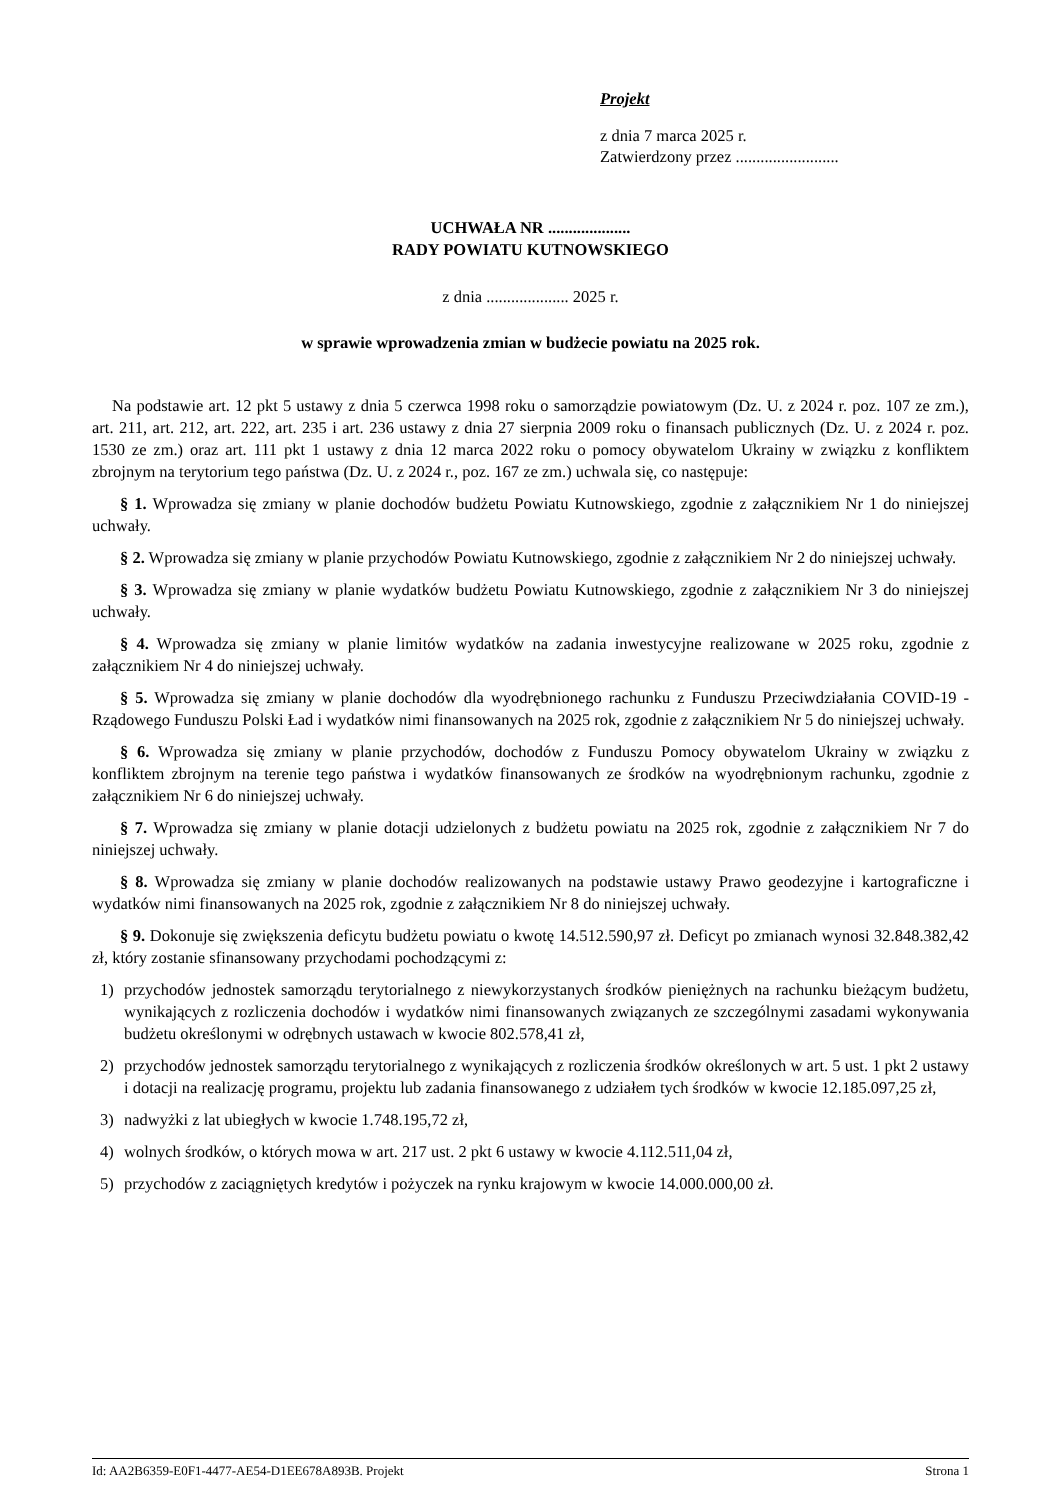Projekt
z dnia 7 marca 2025 r.
Zatwierdzony przez .........................
UCHWAŁA NR ....................
RADY POWIATU KUTNOWSKIEGO
z dnia .................... 2025 r.
w sprawie wprowadzenia zmian w budżecie powiatu na 2025 rok.
Na podstawie art. 12 pkt 5 ustawy z dnia 5 czerwca 1998 roku o samorządzie powiatowym (Dz. U. z 2024 r. poz. 107 ze zm.), art. 211, art. 212, art. 222, art. 235 i art. 236 ustawy z dnia 27 sierpnia 2009 roku o finansach publicznych (Dz. U. z 2024 r. poz. 1530 ze zm.) oraz art. 111 pkt 1 ustawy z dnia 12 marca 2022 roku o pomocy obywatelom Ukrainy w związku z konfliktem zbrojnym na terytorium tego państwa (Dz. U. z 2024 r., poz. 167 ze zm.) uchwala się, co następuje:
§ 1. Wprowadza się zmiany w planie dochodów budżetu Powiatu Kutnowskiego, zgodnie z załącznikiem Nr 1 do niniejszej uchwały.
§ 2. Wprowadza się zmiany w planie przychodów Powiatu Kutnowskiego, zgodnie z załącznikiem Nr 2 do niniejszej uchwały.
§ 3. Wprowadza się zmiany w planie wydatków budżetu Powiatu Kutnowskiego, zgodnie z załącznikiem Nr 3 do niniejszej uchwały.
§ 4. Wprowadza się zmiany w planie limitów wydatków na zadania inwestycyjne realizowane w 2025 roku, zgodnie z załącznikiem Nr 4 do niniejszej uchwały.
§ 5. Wprowadza się zmiany w planie dochodów dla wyodrębnionego rachunku z Funduszu Przeciwdziałania COVID-19 - Rządowego Funduszu Polski Ład i wydatków nimi finansowanych na 2025 rok, zgodnie z załącznikiem Nr 5 do niniejszej uchwały.
§ 6. Wprowadza się zmiany w planie przychodów, dochodów z Funduszu Pomocy obywatelom Ukrainy w związku z konfliktem zbrojnym na terenie tego państwa i wydatków finansowanych ze środków na wyodrębnionym rachunku, zgodnie z załącznikiem Nr 6 do niniejszej uchwały.
§ 7. Wprowadza się zmiany w planie dotacji udzielonych z budżetu powiatu na 2025 rok, zgodnie z załącznikiem Nr 7 do niniejszej uchwały.
§ 8. Wprowadza się zmiany w planie dochodów realizowanych na podstawie ustawy Prawo geodezyjne i kartograficzne i wydatków nimi finansowanych na 2025 rok, zgodnie z załącznikiem Nr 8 do niniejszej uchwały.
§ 9. Dokonuje się zwiększenia deficytu budżetu powiatu o kwotę 14.512.590,97 zł. Deficyt po zmianach wynosi 32.848.382,42 zł, który zostanie sfinansowany przychodami pochodzącymi z:
1) przychodów jednostek samorządu terytorialnego z niewykorzystanych środków pieniężnych na rachunku bieżącym budżetu, wynikających z rozliczenia dochodów i wydatków nimi finansowanych związanych ze szczególnymi zasadami wykonywania budżetu określonymi w odrębnych ustawach w kwocie 802.578,41 zł,
2) przychodów jednostek samorządu terytorialnego z wynikających z rozliczenia środków określonych w art. 5 ust. 1 pkt 2 ustawy i dotacji na realizację programu, projektu lub zadania finansowanego z udziałem tych środków w kwocie 12.185.097,25 zł,
3) nadwyżki z lat ubiegłych w kwocie 1.748.195,72 zł,
4) wolnych środków, o których mowa w art. 217 ust. 2 pkt 6 ustawy w kwocie 4.112.511,04 zł,
5) przychodów z zaciągniętych kredytów i pożyczek na rynku krajowym w kwocie 14.000.000,00 zł.
Id: AA2B6359-E0F1-4477-AE54-D1EE678A893B. Projekt Strona 1